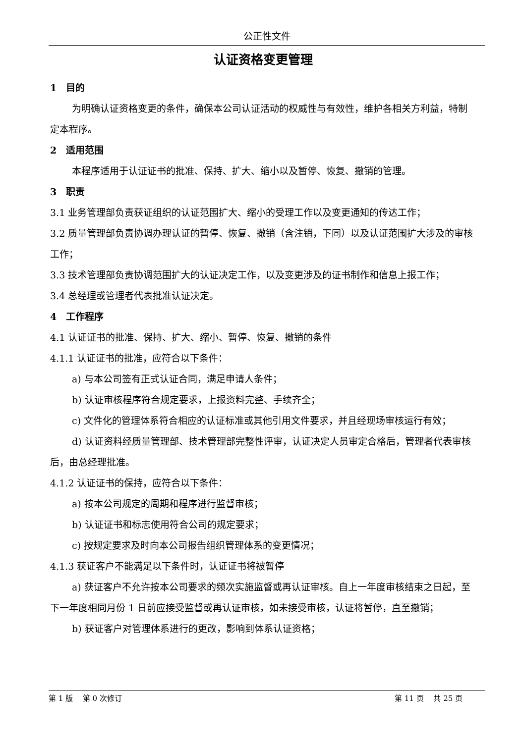公正性文件
认证资格变更管理
1　目的
为明确认证资格变更的条件，确保本公司认证活动的权威性与有效性，维护各相关方利益，特制定本程序。
2　适用范围
本程序适用于认证证书的批准、保持、扩大、缩小以及暂停、恢复、撤销的管理。
3　职责
3.1 业务管理部负责获证组织的认证范围扩大、缩小的受理工作以及变更通知的传达工作；
3.2 质量管理部负责协调办理认证的暂停、恢复、撤销（含注销，下同）以及认证范围扩大涉及的审核工作；
3.3 技术管理部负责协调范围扩大的认证决定工作，以及变更涉及的证书制作和信息上报工作；
3.4 总经理或管理者代表批准认证决定。
4　工作程序
4.1 认证证书的批准、保持、扩大、缩小、暂停、恢复、撤销的条件
4.1.1 认证证书的批准，应符合以下条件：
a) 与本公司签有正式认证合同，满足申请人条件；
b) 认证审核程序符合规定要求，上报资料完整、手续齐全；
c) 文件化的管理体系符合相应的认证标准或其他引用文件要求，并且经现场审核运行有效；
d) 认证资料经质量管理部、技术管理部完整性评审，认证决定人员审定合格后，管理者代表审核后，由总经理批准。
4.1.2 认证证书的保持，应符合以下条件：
a) 按本公司规定的周期和程序进行监督审核；
b) 认证证书和标志使用符合公司的规定要求；
c) 按规定要求及时向本公司报告组织管理体系的变更情况；
4.1.3 获证客户不能满足以下条件时，认证证书将被暂停
a) 获证客户不允许按本公司要求的频次实施监督或再认证审核。自上一年度审核结束之日起，至下一年度相同月份 1 日前应接受监督或再认证审核，如未接受审核，认证将暂停，直至撤销；
b) 获证客户对管理体系进行的更改，影响到体系认证资格；
第 1 版　 第 0 次修订 第 11 页　 共 25 页